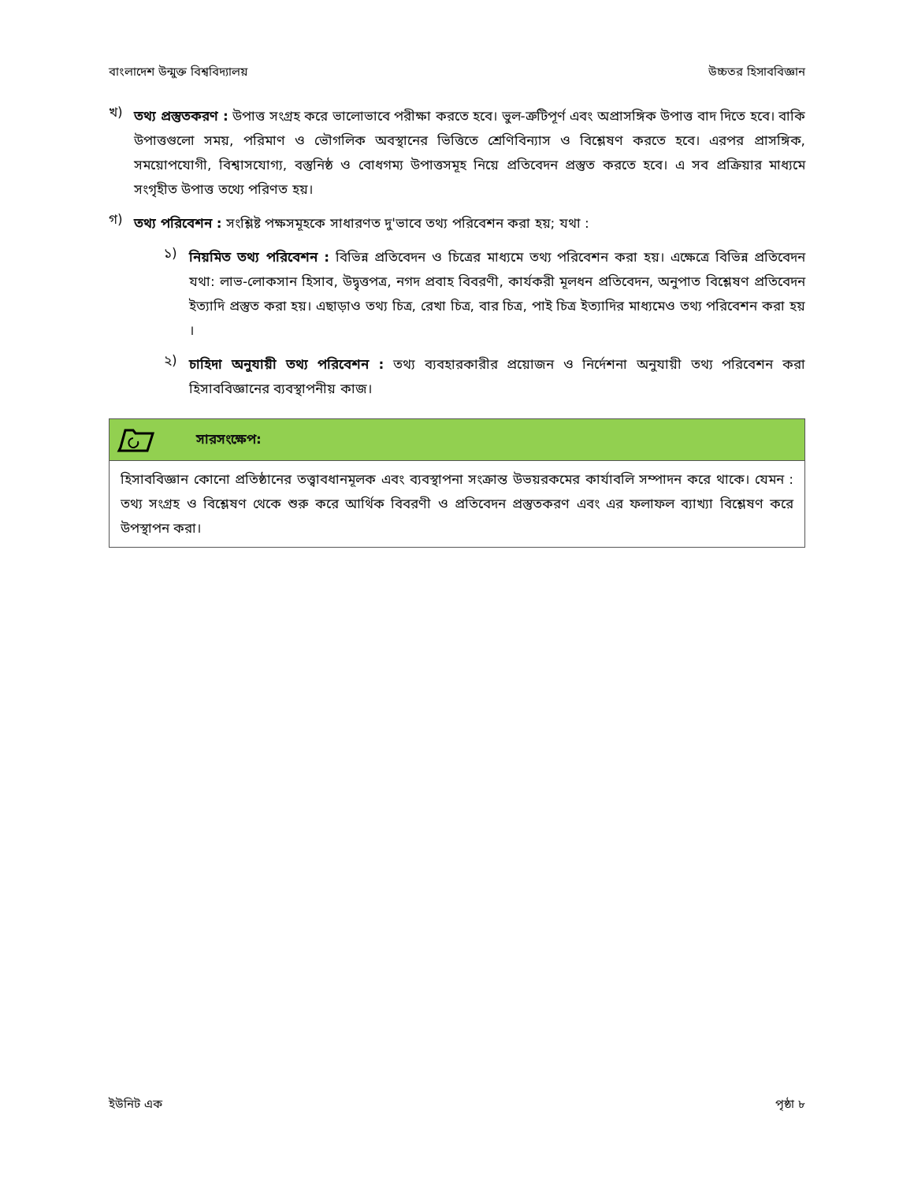বাংলাদেশ উন্মুক্ত বিশ্ববিদ্যালয় উচ্চতর হিসাববিজ্ঞান
খ)
তথ্য প্রস্তুতকরণ : উপাত্ত সংগ্রহ করে ভালোভাবে পরীক্ষা করতে হবে। ভুল-ত্রুটিপূর্ণ এবং অপ্রাসঙ্গিক উপাত্ত বাদ দিতে হবে। বাকি উপাত্তগুলো সময়, পরিমাণ ও ভৌগলিক অবস্থানের ভিত্তিতে শ্রেণিবিন্যাস ও বিশ্লেষণ করতে হবে। এরপর প্রাসঙ্গিক, সময়োপযোগী, বিশ্বাসযোগ্য, বস্তুনিষ্ঠ ও বোধগম্য উপাত্তসমূহ নিয়ে প্রতিবেদন প্রস্তুত করতে হবে। এ সব প্রক্রিয়ার মাধ্যমে সংগৃহীত উপাত্ত তথ্যে পরিণত হয়।
গ)
তথ্য পরিবেশন : সংশ্লিষ্ট পক্ষসমূহকে সাধারণত দু'ভাবে তথ্য পরিবেশন করা হয়; যথা :
১)
নিয়মিত তথ্য পরিবেশন : বিভিন্ন প্রতিবেদন ও চিত্রের মাধ্যমে তথ্য পরিবেশন করা হয়। এক্ষেত্রে বিভিন্ন প্রতিবেদন যথা: লাভ-লোকসান হিসাব, উদ্বৃত্তপত্র, নগদ প্রবাহ বিবরণী, কার্যকরী মূলধন প্রতিবেদন, অনুপাত বিশ্লেষণ প্রতিবেদন ইত্যাদি প্রস্তুত করা হয়। এছাড়াও তথ্য চিত্র, রেখা চিত্র, বার চিত্র, পাই চিত্র ইত্যাদির মাধ্যমেও তথ্য পরিবেশন করা হয় ।
২)
চাহিদা অনুযায়ী তথ্য পরিবেশন : তথ্য ব্যবহারকারীর প্রয়োজন ও নির্দেশনা অনুযায়ী তথ্য পরিবেশন করা হিসাববিজ্ঞানের ব্যবস্থাপনীয় কাজ।
সারসংক্ষেপ:
হিসাববিজ্ঞান কোনো প্রতিষ্ঠানের তত্ত্বাবধানমূলক এবং ব্যবস্থাপনা সংক্রান্ত উভয়রকমের কার্যাবলি সম্পাদন করে থাকে। যেমন : তথ্য সংগ্রহ ও বিশ্লেষণ থেকে শুরু করে আর্থিক বিবরণী ও প্রতিবেদন প্রস্তুতকরণ এবং এর ফলাফল ব্যাখ্যা বিশ্লেষণ করে উপস্থাপন করা।
ইউনিট এক পৃষ্ঠা ৮